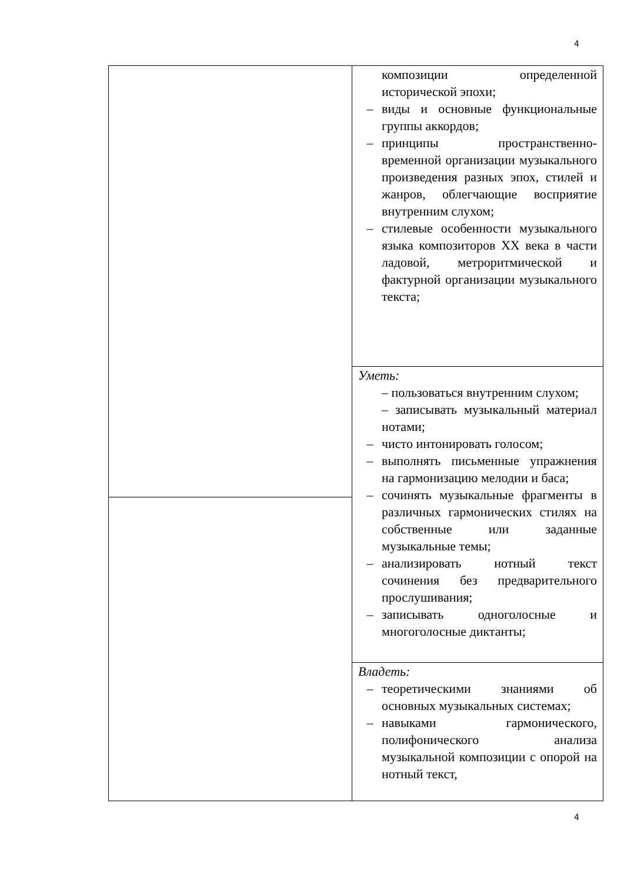4
| | композиции определенной исторической эпохи; – виды и основные функциональные группы аккордов; – принципы пространственно-временной организации музыкального произведения разных эпох, стилей и жанров, облегчающие восприятие внутренним слухом; – стилевые особенности музыкального языка композиторов XX века в части ладовой, метроритмической и фактурной организации музыкального текста; |
| | Уметь: – пользоваться внутренним слухом; – записывать музыкальный материал нотами; – чисто интонировать голосом; – выполнять письменные упражнения на гармонизацию мелодии и баса; – сочинять музыкальные фрагменты в различных гармонических стилях на собственные или заданные музыкальные темы; – анализировать нотный текст сочинения без предварительного прослушивания; – записывать одноголосные и многоголосные диктанты; |
| | Владеть: – теоретическими знаниями об основных музыкальных системах; – навыками гармонического, полифонического анализа музыкальной композиции с опорой на нотный текст, |
4